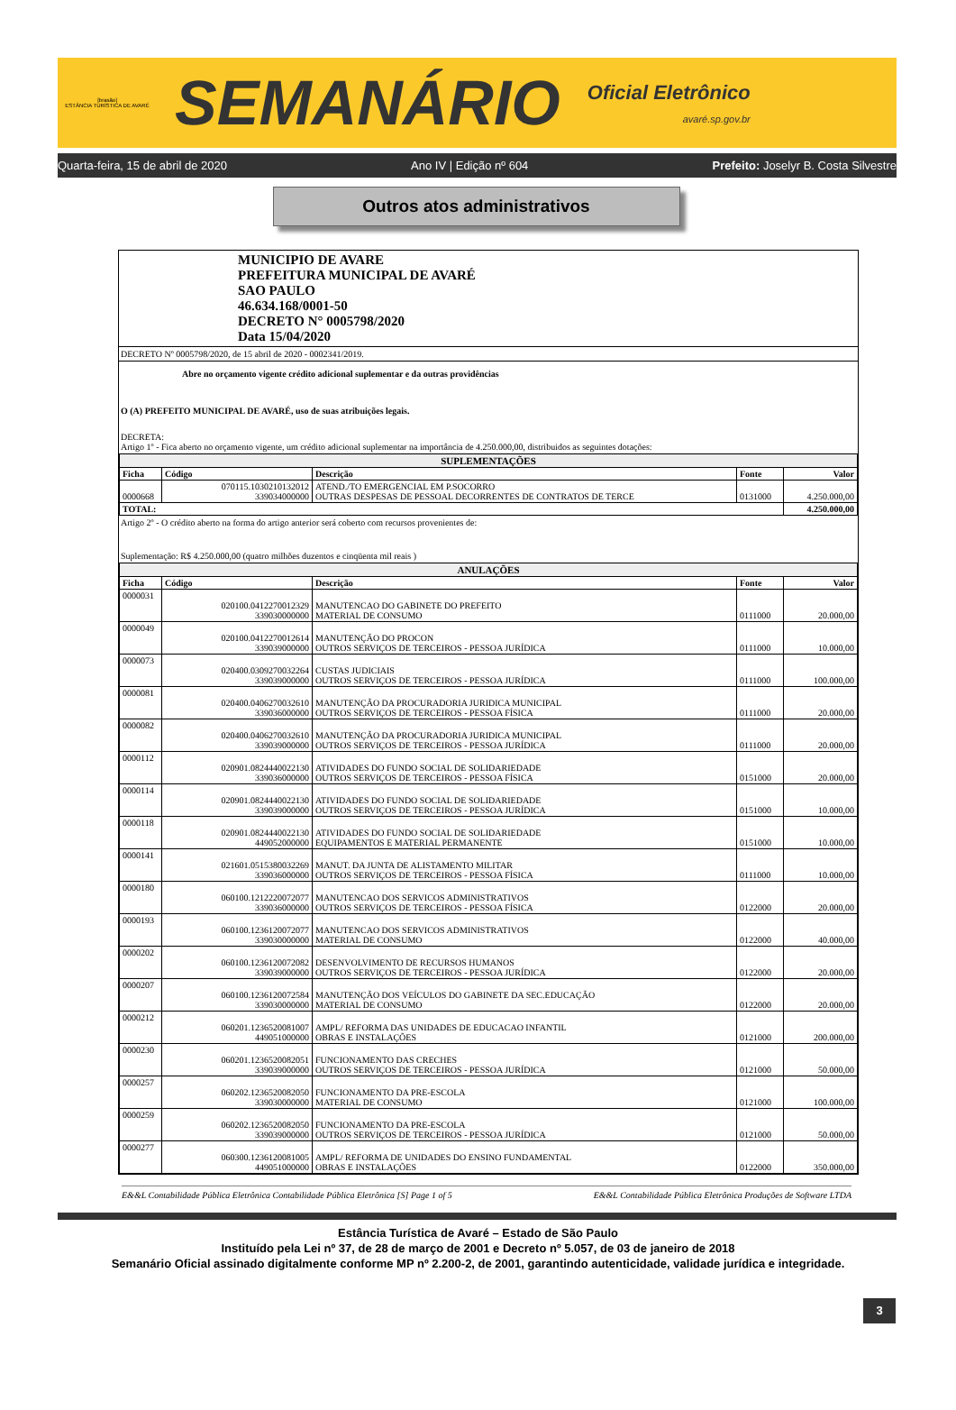[brasão]
ESTÂNCIA TURÍSTICA DE AVARÉ
SEMANÁRIO
Oficial Eletrônico
avaré.sp.gov.br
Quarta-feira, 15 de abril de 2020 Ano IV | Edição nº 604 Prefeito: Joselyr B. Costa Silvestre
Outros atos administrativos
MUNICIPIO DE AVARE
PREFEITURA MUNICIPAL DE AVARÉ
SAO PAULO
46.634.168/0001-50
DECRETO N° 0005798/2020
Data 15/04/2020
DECRETO Nº 0005798/2020, de 15 abril de 2020 - 0002341/2019.
Abre no orçamento vigente crédito adicional suplementar e da outras providências
O (A) PREFEITO MUNICIPAL DE AVARÉ, uso de suas atribuições legais.
DECRETA:
Artigo 1º - Fica aberto no orçamento vigente, um crédito adicional suplementar na importância de 4.250.000,00, distribuidos as seguintes dotações:
| SUPLEMENTAÇÕES | | | | |
| Ficha | Código | Descrição | Fonte | Valor |
| 0000668 | 070115.1030210132012 339034000000 | ATEND./TO EMERGENCIAL EM P.SOCORRO OUTRAS DESPESAS DE PESSOAL DECORRENTES DE CONTRATOS DE TERCE | 0131000 | 4.250.000,00 |
| TOTAL: | | | | 4.250.000,00 |
Artigo 2º - O crédito aberto na forma do artigo anterior será coberto com recursos provenientes de:
Suplementação: R$ 4.250.000,00 (quatro milhões duzentos e cinqüenta mil reais )
| ANULAÇÕES | | | | |
| Ficha | Código | Descrição | Fonte | Valor |
| 0000031 | 020100.0412270012329 339030000000 | MANUTENCAO DO GABINETE DO PREFEITO MATERIAL DE CONSUMO | 0111000 | 20.000,00 |
| 0000049 | 020100.0412270012614 339039000000 | MANUTENÇÃO DO PROCON OUTROS SERVIÇOS DE TERCEIROS - PESSOA JURÍDICA | 0111000 | 10.000,00 |
| 0000073 | 020400.0309270032264 339039000000 | CUSTAS JUDICIAIS OUTROS SERVIÇOS DE TERCEIROS - PESSOA JURÍDICA | 0111000 | 100.000,00 |
| 0000081 | 020400.0406270032610 339036000000 | MANUTENÇÃO DA PROCURADORIA JURIDICA MUNICIPAL OUTROS SERVIÇOS DE TERCEIROS - PESSOA FÍSICA | 0111000 | 20.000,00 |
| 0000082 | 020400.0406270032610 339039000000 | MANUTENÇÃO DA PROCURADORIA JURIDICA MUNICIPAL OUTROS SERVIÇOS DE TERCEIROS - PESSOA JURÍDICA | 0111000 | 20.000,00 |
| 0000112 | 020901.0824440022130 339036000000 | ATIVIDADES DO FUNDO SOCIAL DE SOLIDARIEDADE OUTROS SERVIÇOS DE TERCEIROS - PESSOA FÍSICA | 0151000 | 20.000,00 |
| 0000114 | 020901.0824440022130 339039000000 | ATIVIDADES DO FUNDO SOCIAL DE SOLIDARIEDADE OUTROS SERVIÇOS DE TERCEIROS - PESSOA JURÍDICA | 0151000 | 10.000,00 |
| 0000118 | 020901.0824440022130 449052000000 | ATIVIDADES DO FUNDO SOCIAL DE SOLIDARIEDADE EQUIPAMENTOS E MATERIAL PERMANENTE | 0151000 | 10.000,00 |
| 0000141 | 021601.0515380032269 339036000000 | MANUT. DA JUNTA DE ALISTAMENTO MILITAR OUTROS SERVIÇOS DE TERCEIROS - PESSOA FÍSICA | 0111000 | 10.000,00 |
| 0000180 | 060100.1212220072077 339036000000 | MANUTENCAO DOS SERVICOS ADMINISTRATIVOS OUTROS SERVIÇOS DE TERCEIROS - PESSOA FÍSICA | 0122000 | 20.000,00 |
| 0000193 | 060100.1236120072077 339030000000 | MANUTENCAO DOS SERVICOS ADMINISTRATIVOS MATERIAL DE CONSUMO | 0122000 | 40.000,00 |
| 0000202 | 060100.1236120072082 339039000000 | DESENVOLVIMENTO DE RECURSOS HUMANOS OUTROS SERVIÇOS DE TERCEIROS - PESSOA JURÍDICA | 0122000 | 20.000,00 |
| 0000207 | 060100.1236120072584 339030000000 | MANUTENÇÃO DOS VEÍCULOS DO GABINETE DA SEC.EDUCAÇÃO MATERIAL DE CONSUMO | 0122000 | 20.000,00 |
| 0000212 | 060201.1236520081007 449051000000 | AMPL/ REFORMA DAS UNIDADES DE EDUCACAO INFANTIL OBRAS E INSTALAÇÕES | 0121000 | 200.000,00 |
| 0000230 | 060201.1236520082051 339039000000 | FUNCIONAMENTO DAS CRECHES OUTROS SERVIÇOS DE TERCEIROS - PESSOA JURÍDICA | 0121000 | 50.000,00 |
| 0000257 | 060202.1236520082050 339030000000 | FUNCIONAMENTO DA PRE-ESCOLA MATERIAL DE CONSUMO | 0121000 | 100.000,00 |
| 0000259 | 060202.1236520082050 339039000000 | FUNCIONAMENTO DA PRE-ESCOLA OUTROS SERVIÇOS DE TERCEIROS - PESSOA JURÍDICA | 0121000 | 50.000,00 |
| 0000277 | 060300.1236120081005 449051000000 | AMPL/ REFORMA DE UNIDADES DO ENSINO FUNDAMENTAL OBRAS E INSTALAÇÕES | 0122000 | 350.000,00 |
E&&L Contabilidade Pública Eletrônica Contabilidade Pública Eletrônica [S] Page 1 of 5 E&&L Contabilidade Pública Eletrônica Produções de Software LTDA
3
Estância Turística de Avaré – Estado de São Paulo
Instituído pela Lei nº 37, de 28 de março de 2001 e Decreto nº 5.057, de 03 de janeiro de 2018
Semanário Oficial assinado digitalmente conforme MP nº 2.200-2, de 2001, garantindo autenticidade, validade jurídica e integridade.